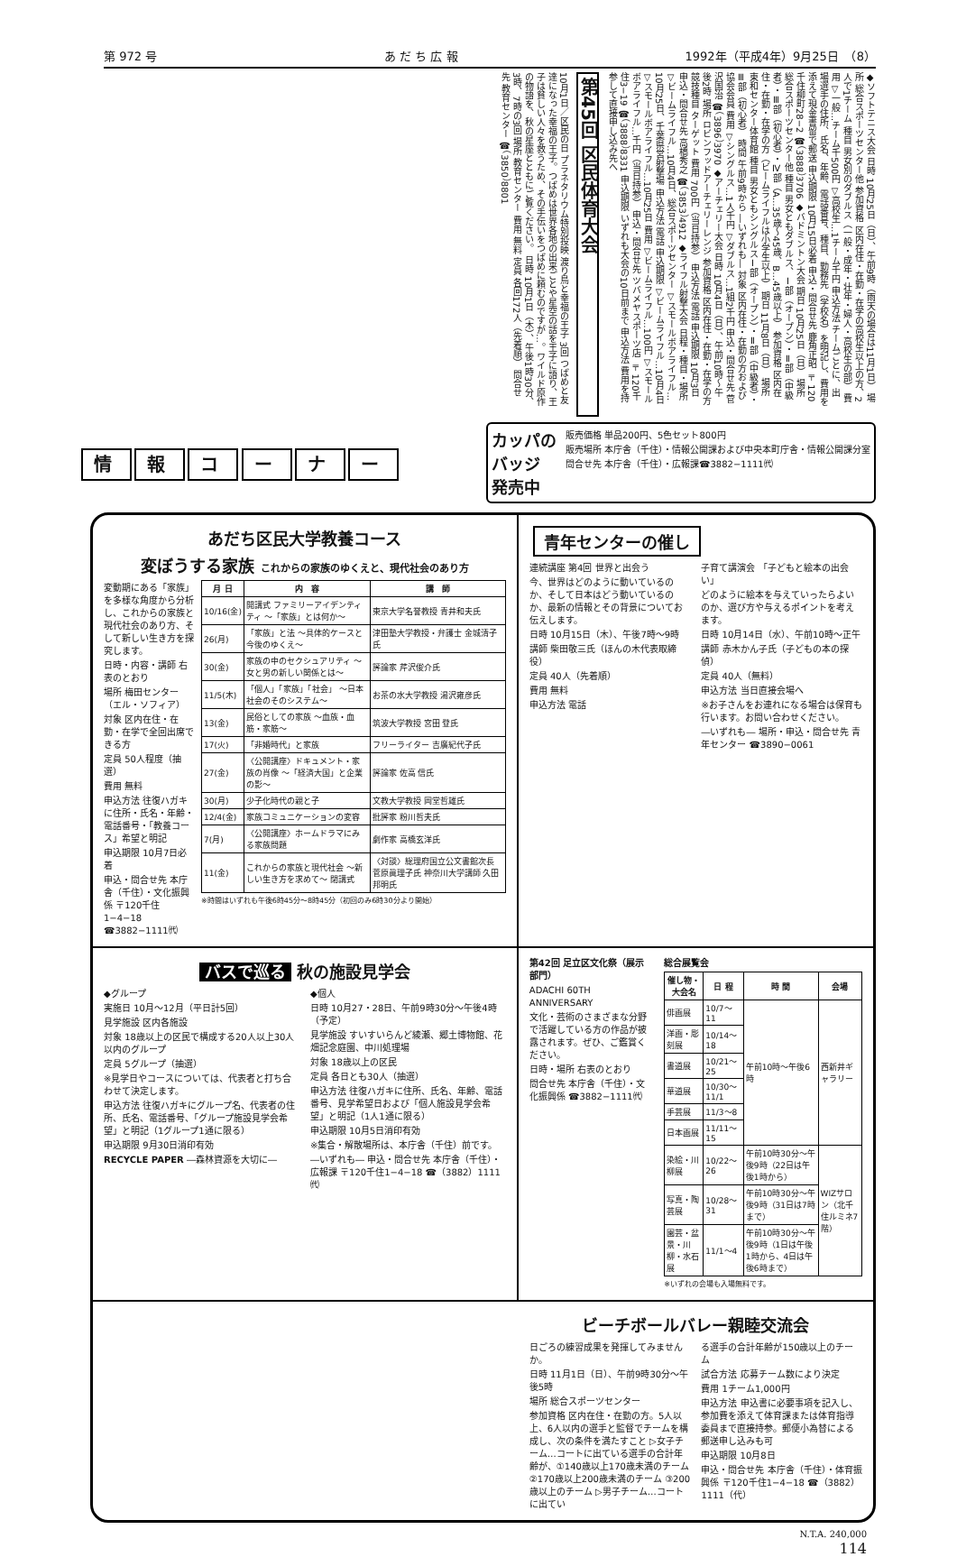第 972 号 あ だ ち 広 報 1992年（平成4年）9月25日　（8）
◆ソフトテニス大会 日時 10月25日（日）、午前9時（雨天の場合は11月1日） 場所 総合スポーツセンター他 参加資格 区内在住・在勤・在学の高校生以上の方、2人で1チーム 種目 男女別のダブルス（一般・成年・壮年・婦人・高校生の部） 費用 ▽一般…チーム千500円 ▽高校生…1チーム千円 申込方法 チームごとに、出場選手の住所、氏名、年齢、電話番号、種目、勤務先（学校名）を明記し、費用を添えて現金書留で郵送 申込期限 10月15日必着 申込・問合せ先 鹿角正昭 〒120千住柳町28−2 ☎（3888）3706 ◆バドミントン大会 期日 10月25日（日） 場所 総合スポーツセンター他 種目 男女ともダブルス、Ⅰ部（オープン）・Ⅱ部（中級者）・Ⅲ部（初心者）・Ⅳ部（A…35歳〜45歳、B…45歳以上） 参加資格 区内在住・在勤・在学の方（ビームライフルは小学生以上） 期日 11月8日（日） 場所 東和センター体育館 種目 男女ともシングルスⅠ部（オープン）・Ⅱ部（中級者）・Ⅲ部（初心者） 時間 午前9時から ―いずれも― 対象 区内在住・在勤の方および協会会員 費用 ▽シングルス…1人千円 ▽ダブルス…1組2千円 申込・問合せ先 菅沢国治 ☎（3896）3970 ◆アーチェリー大会 日時 10月4日（日）、午前10時〜午後2時 場所 ロビンフッドアーチェリーレンジ 参加資格 区内在住・在勤・在学の方 競技種目 ターゲット 費用 700円（当日持参） 申込方法 電話 申込期限 10月3日 申込・問合せ先 高橋秀之 ☎（3853）4912 ◆ライフル射撃大会 日程・種目・場所 ▽ビームライフル…10月4日、総合スポーツセンター ▽スモールボアライフル…10月25日、千葉県営射撃場 申込方法 電話 申込期限 ▽ビームライフル…10月4日 ▽スモールボアライフル…10月25日 費用 ▽ビームライフル…100円 ▽スモールボアライフル…千円（当日持参） 申込・問合せ先 ツバメヤスポーツ店 〒120千住3−19 ☎（3888）8331 申込期限 いずれも大会の10日前まで 申込方法 費用を持参して直接申し込み先へ
第45回 区民体育大会
10月1日／区民の日 プラネタリウム特別投映 渡り鳥と幸福の王子 3回 つばめと友達になった幸福の王子。つばめは世界各地の出来ごとや星空の話を王子に語り、王子は貧しい人々を救うため、その手伝いをつばめに頼むのですが…。ワイルド原作の物語を、秋の星座とともにご覧ください。 日時 10月1日（木）、午後1時30分、3時、7時の3回 場所 教育センター 費用 無料 定員 各回172人（先着順） 問合せ先 教育センター ☎（3850）8801
情 報 コ ー ナ ー
カッパの
バッジ
発売中
販売価格 単品200円、5色セット800円
販売場所 本庁舎（千住）・情報公開課および中央本町庁舎・情報公開課分室
問合せ先 本庁舎（千住）・広報課☎3882−1111㈹
あだち区民大学教養コース
変ぼうする家族 これからの家族のゆくえと、現代社会のあり方
変動期にある「家族」を多様な角度から分析し、これからの家族と現代社会のあり方、そして新しい生き方を探究します。
日時・内容・講師 右表のとおり
場所 梅田センター（エル・ソフィア）
対象 区内在住・在勤・在学で全回出席できる方
定員 50人程度（抽選）
費用 無料
申込方法 往復ハガキに住所・氏名・年齢・電話番号・「教養コース」希望と明記
申込期限 10月7日必着
申込・問合せ先 本庁舎（千住）・文化振興係 〒120千住1−4−18 ☎3882−1111㈹
| 月 日 | 内 容 | 講 師 |
| --- | --- | --- |
| 10/16(金) | 開講式 ファミリーアイデンティティ 〜「家族」とは何か〜 | 東京大学名誉教授 青井和夫氏 |
| 26(月) | 「家族」と法 〜具体的ケースと今後のゆくえ〜 | 津田塾大学教授・弁護士 金城清子氏 |
| 30(金) | 家族の中のセクシュアリティ 〜女と男の新しい関係とは〜 | 評論家 芹沢俊介氏 |
| 11/5(木) | 「個人」「家族」「社会」 〜日本社会のそのシステム〜 | お茶の水大学教授 湯沢雍彦氏 |
| 13(金) | 民俗としての家族 〜血族・血筋・家筋〜 | 筑波大学教授 宮田 登氏 |
| 17(火) | 「非婚時代」と家族 | フリーライター 吉廣紀代子氏 |
| 27(金) | 〈公開講座〉ドキュメント・家族の肖像 〜「経済大国」と企業の影〜 | 評論家 佐高 信氏 |
| 30(月) | 少子化時代の親と子 | 文教大学教授 岡堂哲雄氏 |
| 12/4(金) | 家族コミュニケーションの変容 | 批評家 粉川哲夫氏 |
| 7(月) | 〈公開講座〉ホームドラマにみる家族問題 | 劇作家 高橋玄洋氏 |
| 11(金) | これからの家族と現代社会 〜新しい生き方を求めて〜 閉講式 | 〈対談〉総理府国立公文書館次長 菅原眞理子氏 神奈川大学講師 久田邦明氏 |
※時間はいずれも午後6時45分〜8時45分（初回のみ6時30分より開始）
青年センターの催し
連続講座 第4回 世界と出会う
今、世界はどのように動いているのか、そして日本はどう動いているのか、最新の情報とその背景についてお伝えします。
日時 10月15日（木）、午後7時〜9時
講師 柴田敬三氏（ほんの木代表取締役）
定員 40人（先着順）
費用 無料
申込方法 電話
子育て講演会 「子どもと絵本の出会い」
どのように絵本を与えていったらよいのか、選び方や与えるポイントを考えます。
日時 10月14日（水）、午前10時〜正午
講師 赤木かん子氏（子どもの本の探偵）
定員 40人（無料）
申込方法 当日直接会場へ
※お子さんをお連れになる場合は保育も行います。お問い合わせください。
―いずれも― 場所・申込・問合せ先 青年センター ☎3890−0061
バスで巡る 秋の施設見学会
◆グループ
実施日 10月〜12月（平日計5回）
見学施設 区内各施設
対象 18歳以上の区民で構成する20人以上30人以内のグループ
定員 5グループ（抽選）
※見学日やコースについては、代表者と打ち合わせて決定します。
申込方法 往復ハガキにグループ名、代表者の住所、氏名、電話番号、「グループ施設見学会希望」と明記（1グループ1通に限る）
申込期限 9月30日消印有効
RECYCLE PAPER ―森林資源を大切に―
◆個人
日時 10月27・28日、午前9時30分〜午後4時（予定）
見学施設 すいすいらんど綾瀬、郷土博物館、花畑記念庭園、中川処理場
対象 18歳以上の区民
定員 各日とも30人（抽選）
申込方法 往復ハガキに住所、氏名、年齢、電話番号、見学希望日および「個人施設見学会希望」と明記（1人1通に限る）
申込期限 10月5日消印有効
※集合・解散場所は、本庁舎（千住）前です。
―いずれも― 申込・問合せ先 本庁舎（千住）・広報課 〒120千住1−4−18 ☎（3882）1111㈹
第42回 足立区文化祭（展示部門）
ADACHI 60TH ANNIVERSARY
文化・芸術のさまざまな分野で活躍している方の作品が披露されます。ぜひ、ご鑑賞ください。
日時・場所 右表のとおり
問合せ先 本庁舎（千住）・文化振興係 ☎3882−1111㈹
総合展覧会
| 催し物・大会名 | 日 程 | 時 間 | 会場 |
| --- | --- | --- | --- |
| 俳画展 | 10/7〜11 | 午前10時〜午後6時 | 西新井ギャラリー |
| 洋画・彫刻展 | 10/14〜18 | | |
| 書道展 | 10/21〜25 | | |
| 華道展 | 10/30〜11/1 | | |
| 手芸展 | 11/3〜8 | | |
| 日本画展 | 11/11〜15 | | |
| 染絵・川柳展 | 10/22〜26 | 午前10時30分〜午後9時（22日は午後1時から） | WIZサロン（北千住ルミネ7階） |
| 写真・陶芸展 | 10/28〜31 | 午前10時30分〜午後9時（31日は7時まで） | |
| 園芸・盆景・川柳・水石展 | 11/1〜4 | 午前10時30分〜午後9時（1日は午後1時から、4日は午後6時まで） | |
※いずれの会場も入場無料です。
ビーチボールバレー親睦交流会
日ごろの練習成果を発揮してみませんか。
日時 11月1日（日）、午前9時30分〜午後5時
場所 総合スポーツセンター
参加資格 区内在住・在勤の方。5人以上、6人以内の選手と監督でチームを構成し、次の条件を満たすこと ▷女子チーム…コートに出ている選手の合計年齢が、①140歳以上170歳未満のチーム ②170歳以上200歳未満のチーム ③200歳以上のチーム ▷男子チーム…コートに出てい
る選手の合計年齢が150歳以上のチーム
試合方法 応募チーム数により決定
費用 1チーム1,000円
申込方法 申込書に必要事項を記入し、参加費を添えて体育課または体育指導委員まで直接持参。郵便小為替による郵送申し込みも可
申込期限 10月8日
申込・問合せ先 本庁舎（千住）・体育振興係 〒120千住1−4−18 ☎（3882）1111（代）
N.T.A. 240,000
114